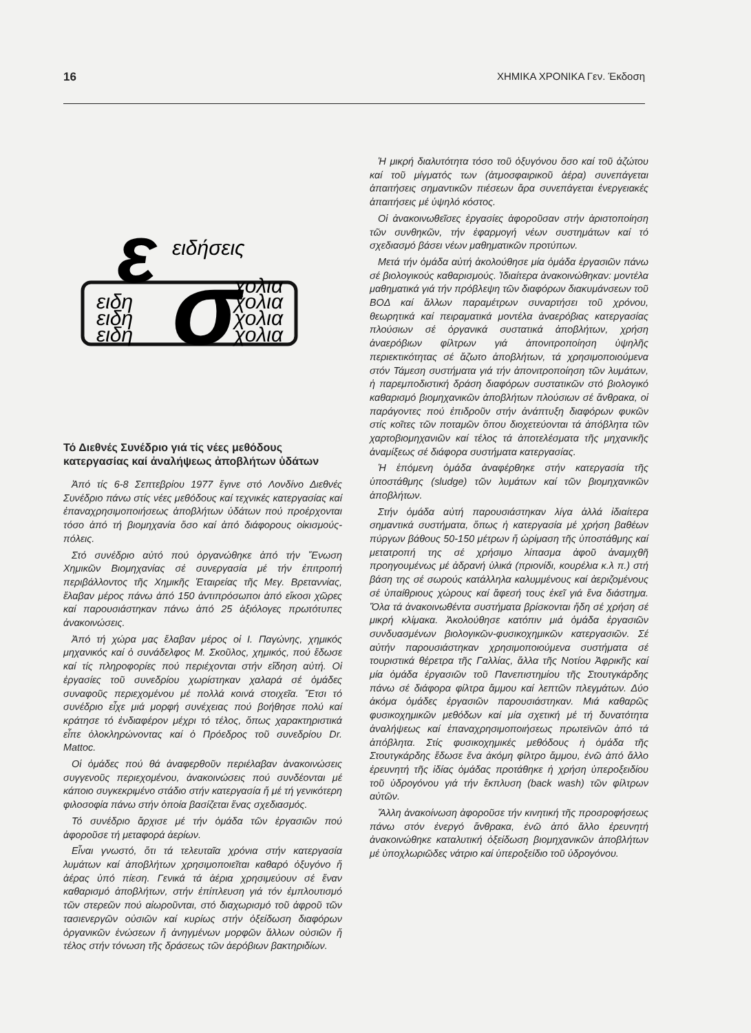16 ΧΗΜΙΚΑ ΧΡΟΝΙΚΑ Γεν. Έκδοση
ε
ειδήσεις
σ
ειδη
ειδη
ειδη
χολια
χολια
χολια
χολια
Τό Διεθνές Συνέδριο γιά τίς νέες μεθόδους κατεργασίας καί ἀναλήψεως ἀποβλήτων ὑδάτων
Ἀπό τίς 6-8 Σεπτεβρίου 1977 ἔγινε στό Λονδίνο Διεθνές Συνέδριο πάνω στίς νέες μεθόδους καί τεχνικές κατεργασίας καί ἐπαναχρησιμοποιήσεως ἀποβλήτων ὑδάτων πού προέρχονται τόσο ἀπό τή βιομηχανία ὅσο καί ἀπό διάφορους οἰκισμούς-πόλεις.
Στό συνέδριο αὐτό πού ὀργανώθηκε ἀπό τήν Ἕνωση Χημικῶν Βιομηχανίας σέ συνεργασία μέ τήν ἐπιτροπή περιβάλλοντος τῆς Χημικῆς Ἑταιρείας τῆς Μεγ. Βρεταννίας, ἔλαβαν μέρος πάνω ἀπό 150 ἀντιπρόσωποι ἀπό εἴκοσι χῶρες καί παρουσιάστηκαν πάνω ἀπό 25 ἀξιόλογες πρωτότυπες ἀνακοινώσεις.
Ἀπό τή χώρα μας ἔλαβαν μέρος οἱ Ι. Παγώνης, χημικός μηχανικός καί ὁ συνάδελφος Μ. Σκοῦλος, χημικός, πού ἔδωσε καί τίς πληροφορίες πού περιέχονται στήν εἴδηση αὐτή. Οἱ ἐργασίες τοῦ συνεδρίου χωρίστηκαν χαλαρά σέ ὁμάδες συναφοῦς περιεχομένου μέ πολλά κοινά στοιχεῖα. Ἔτσι τό συνέδριο εἶχε μιά μορφή συνέχειας πού βοήθησε πολύ καί κράτησε τό ἐνδιαφέρον μέχρι τό τέλος, ὅπως χαρακτηριστικά εἶπε ὁλοκληρώνοντας καί ὁ Πρόεδρος τοῦ συνεδρίου Dr. Mattoc.
Οἱ ὁμάδες πού θά ἀναφερθοῦν περιέλαβαν ἀνακοινώσεις συγγενοῦς περιεχομένου, ἀνακοινώσεις πού συνδέονται μέ κάποιο συγκεκριμένο στάδιο στήν κατεργασία ἤ μέ τή γενικότερη φιλοσοφία πάνω στήν ὁποία βασίζεται ἕνας σχεδιασμός.
Τό συνέδριο ἄρχισε μέ τήν ὁμάδα τῶν ἐργασιῶν πού ἀφοροῦσε τή μεταφορά ἀερίων.
Εἶναι γνωστό, ὅτι τά τελευταῖα χρόνια στήν κατεργασία λυμάτων καί ἀποβλήτων χρησιμοποιεῖται καθαρό ὀξυγόνο ἤ ἀέρας ὑπό πίεση. Γενικά τά ἀέρια χρησιμεύουν σέ ἕναν καθαρισμό ἀποβλήτων, στήν ἐπίπλευση γιά τόν ἐμπλουτισμό τῶν στερεῶν πού αἰωροῦνται, στό διαχωρισμό τοῦ ἀφροῦ τῶν τασιενεργῶν οὐσιῶν καί κυρίως στήν ὀξείδωση διαφόρων ὀργανικῶν ἑνώσεων ἤ ἀνηγμένων μορφῶν ἄλλων οὐσιῶν ἤ τέλος στήν τόνωση τῆς δράσεως τῶν ἀερόβιων βακτηριδίων.
Ἡ μικρή διαλυτότητα τόσο τοῦ ὀξυγόνου ὅσο καί τοῦ ἀζώτου καί τοῦ μίγματός των (ἀτμοσφαιρικοῦ ἀέρα) συνεπάγεται ἀπαιτήσεις σημαντικῶν πιέσεων ἄρα συνεπάγεται ἐνεργειακές ἀπαιτήσεις μέ ὑψηλό κόστος.
Οἱ ἀνακοινωθεῖσες ἐργασίες ἀφοροῦσαν στήν ἀριστοποίηση τῶν συνθηκῶν, τήν ἐφαρμογή νέων συστημάτων καί τό σχεδιασμό βάσει νέων μαθηματικῶν προτύπων.
Μετά τήν ὁμάδα αὐτή ἀκολούθησε μία ὁμάδα ἐργασιῶν πάνω σέ βιολογικούς καθαρισμούς. Ἰδιαίτερα ἀνακοινώθηκαν: μοντέλα μαθηματικά γιά τήν πρόβλεψη τῶν διαφόρων διακυμάνσεων τοῦ ΒΟΔ καί ἄλλων παραμέτρων συναρτήσει τοῦ χρόνου, θεωρητικά καί πειραματικά μοντέλα ἀναερόβιας κατεργασίας πλούσιων σέ ὀργανικά συστατικά ἀποβλήτων, χρήση ἀναερόβιων φίλτρων γιά ἀπονιτροποίηση ὑψηλῆς περιεκτικότητας σέ ἄζωτο ἀποβλήτων, τά χρησιμοποιούμενα στόν Τάμεση συστήματα γιά τήν ἀπονιτροποίηση τῶν λυμάτων, ἡ παρεμποδιστική δράση διαφόρων συστατικῶν στό βιολογικό καθαρισμό βιομηχανικῶν ἀποβλήτων πλούσιων σέ ἄνθρακα, οἱ παράγοντες πού ἐπιδροῦν στήν ἀνάπτυξη διαφόρων φυκῶν στίς κοῖτες τῶν ποταμῶν ὅπου διοχετεύονται τά ἀπόβλητα τῶν χαρτοβιομηχανιῶν καί τέλος τά ἀποτελέσματα τῆς μηχανικῆς ἀναμίξεως σέ διάφορα συστήματα κατεργασίας.
Ἡ ἑπόμενη ὁμάδα ἀναφέρθηκε στήν κατεργασία τῆς ὑποστάθμης (sludge) τῶν λυμάτων καί τῶν βιομηχανικῶν ἀποβλήτων.
Στήν ὁμάδα αὐτή παρουσιάστηκαν λίγα ἀλλά ἰδιαίτερα σημαντικά συστήματα, ὅπως ἡ κατεργασία μέ χρήση βαθέων πύργων βάθους 50-150 μέτρων ἤ ὡρίμαση τῆς ὑποστάθμης καί μετατροπή της σέ χρήσιμο λίπασμα ἀφοῦ ἀναμιχθῆ προηγουμένως μέ ἀδρανή ὑλικά (πριονίδι, κουρέλια κ.λ π.) στή βάση της σέ σωρούς κατάλληλα καλυμμένους καί ἀεριζομένους σέ ὑπαίθριους χώρους καί ἄφεσή τους ἐκεῖ γιά ἕνα διάστημα. Ὅλα τά ἀνακοινωθέντα συστήματα βρίσκονται ἤδη σέ χρήση σέ μικρή κλίμακα. Ἀκολούθησε κατόπιν μιά ὁμάδα ἐργασιῶν συνδυασμένων βιολογικῶν-φυσικοχημικῶν κατεργασιῶν. Σέ αὐτήν παρουσιάστηκαν χρησιμοποιούμενα συστήματα σέ τουριστικά θέρετρα τῆς Γαλλίας, ἄλλα τῆς Νοτίου Ἀφρικῆς καί μία ὁμάδα ἐργασιῶν τοῦ Πανεπιστημίου τῆς Στουτγκάρδης πάνω σέ διάφορα φίλτρα ἄμμου καί λεπτῶν πλεγμάτων. Δύο ἀκόμα ὁμάδες ἐργασιῶν παρουσιάστηκαν. Μιά καθαρῶς φυσικοχημικῶν μεθόδων καί μία σχετική μέ τή δυνατότητα ἀναλήψεως καί ἐπαναχρησιμοποιήσεως πρωτεϊνῶν ἀπό τά ἀπόβλητα. Στίς φυσικοχημικές μεθόδους ἡ ὁμάδα τῆς Στουτγκάρδης ἔδωσε ἕνα ἀκόμη φίλτρο ἄμμου, ἐνῶ ἀπό ἄλλο ἐρευνητή τῆς ἰδίας ὁμάδας προτάθηκε ἡ χρήση ὑπεροξειδίου τοῦ ὑδρογόνου γιά τήν ἔκπλυση (back wash) τῶν φίλτρων αὐτῶν.
Ἄλλη ἀνακοίνωση ἀφοροῦσε τήν κινητική τῆς προσροφήσεως πάνω στόν ἐνεργό ἄνθρακα, ἐνῶ ἀπό ἄλλο ἐρευνητή ἀνακοινώθηκε καταλυτική ὀξείδωση βιομηχανικῶν ἀποβλήτων μέ ὑποχλωριῶδες νάτριο καί ὑπεροξείδιο τοῦ ὑδρογόνου.